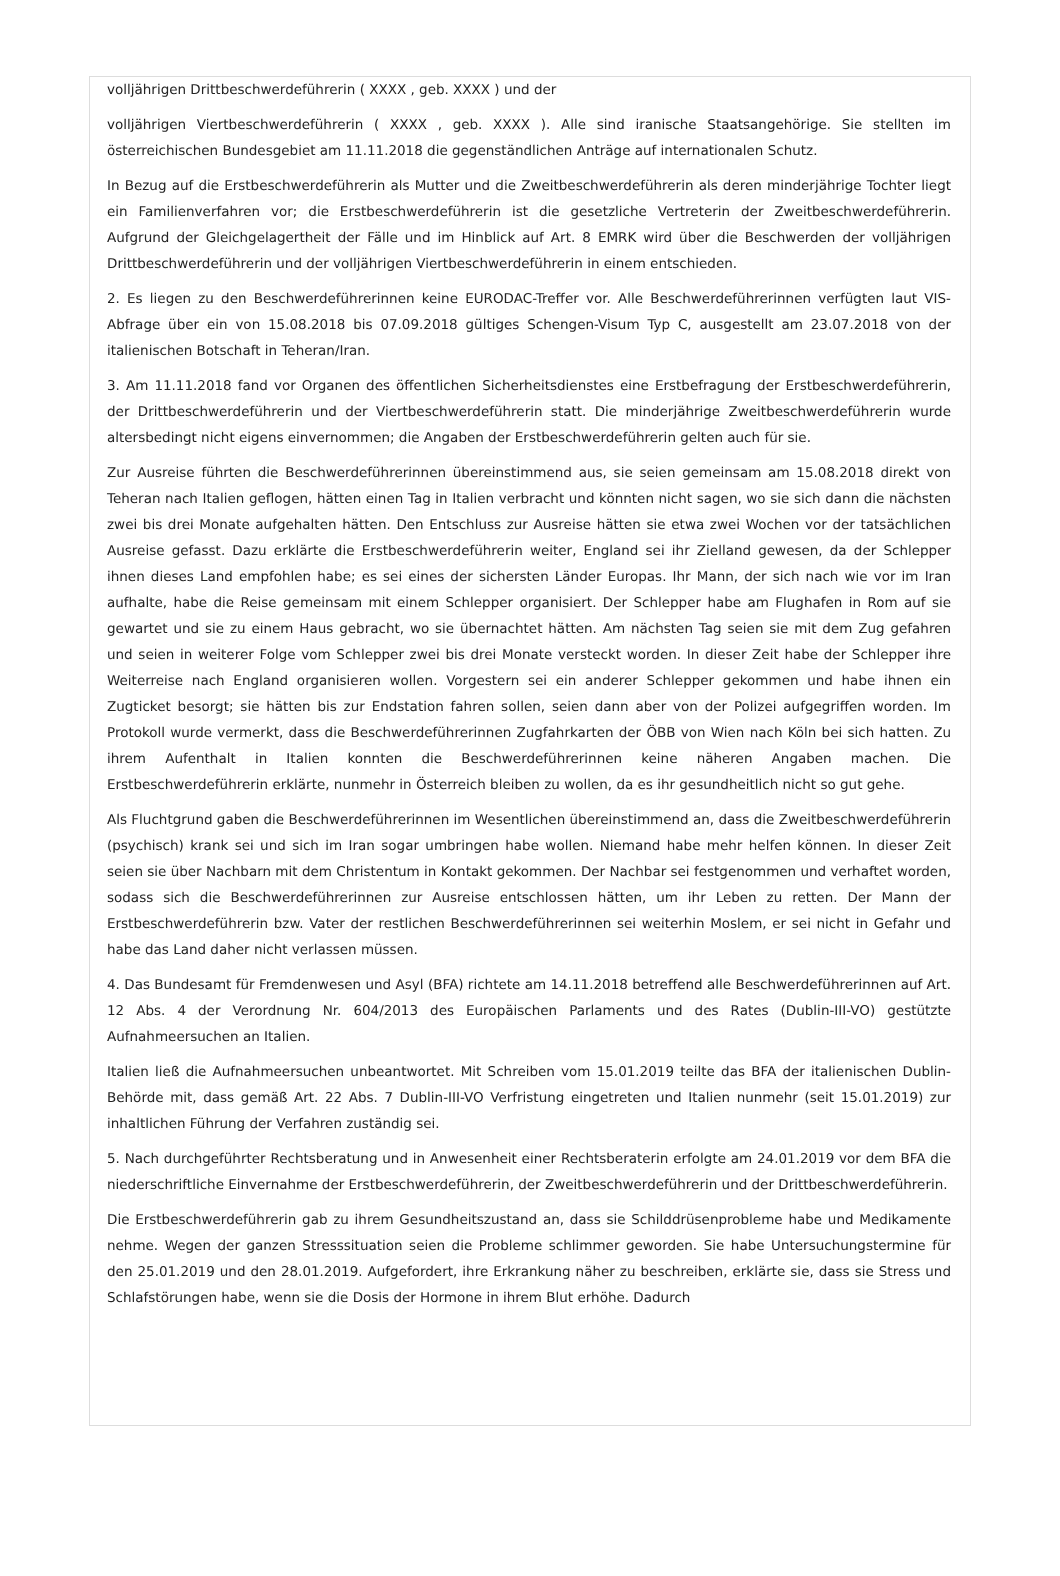volljährigen Drittbeschwerdeführerin ( XXXX , geb. XXXX ) und der
volljährigen Viertbeschwerdeführerin ( XXXX , geb. XXXX ). Alle sind iranische Staatsangehörige. Sie stellten im österreichischen Bundesgebiet am 11.11.2018 die gegenständlichen Anträge auf internationalen Schutz.
In Bezug auf die Erstbeschwerdeführerin als Mutter und die Zweitbeschwerdeführerin als deren minderjährige Tochter liegt ein Familienverfahren vor; die Erstbeschwerdeführerin ist die gesetzliche Vertreterin der Zweitbeschwerdeführerin. Aufgrund der Gleichgelagertheit der Fälle und im Hinblick auf Art. 8 EMRK wird über die Beschwerden der volljährigen Drittbeschwerdeführerin und der volljährigen Viertbeschwerdeführerin in einem entschieden.
2. Es liegen zu den Beschwerdeführerinnen keine EURODAC-Treffer vor. Alle Beschwerdeführerinnen verfügten laut VIS-Abfrage über ein von 15.08.2018 bis 07.09.2018 gültiges Schengen-Visum Typ C, ausgestellt am 23.07.2018 von der italienischen Botschaft in Teheran/Iran.
3. Am 11.11.2018 fand vor Organen des öffentlichen Sicherheitsdienstes eine Erstbefragung der Erstbeschwerdeführerin, der Drittbeschwerdeführerin und der Viertbeschwerdeführerin statt. Die minderjährige Zweitbeschwerdeführerin wurde altersbedingt nicht eigens einvernommen; die Angaben der Erstbeschwerdeführerin gelten auch für sie.
Zur Ausreise führten die Beschwerdeführerinnen übereinstimmend aus, sie seien gemeinsam am 15.08.2018 direkt von Teheran nach Italien geflogen, hätten einen Tag in Italien verbracht und könnten nicht sagen, wo sie sich dann die nächsten zwei bis drei Monate aufgehalten hätten. Den Entschluss zur Ausreise hätten sie etwa zwei Wochen vor der tatsächlichen Ausreise gefasst. Dazu erklärte die Erstbeschwerdeführerin weiter, England sei ihr Zielland gewesen, da der Schlepper ihnen dieses Land empfohlen habe; es sei eines der sichersten Länder Europas. Ihr Mann, der sich nach wie vor im Iran aufhalte, habe die Reise gemeinsam mit einem Schlepper organisiert. Der Schlepper habe am Flughafen in Rom auf sie gewartet und sie zu einem Haus gebracht, wo sie übernachtet hätten. Am nächsten Tag seien sie mit dem Zug gefahren und seien in weiterer Folge vom Schlepper zwei bis drei Monate versteckt worden. In dieser Zeit habe der Schlepper ihre Weiterreise nach England organisieren wollen. Vorgestern sei ein anderer Schlepper gekommen und habe ihnen ein Zugticket besorgt; sie hätten bis zur Endstation fahren sollen, seien dann aber von der Polizei aufgegriffen worden. Im Protokoll wurde vermerkt, dass die Beschwerdeführerinnen Zugfahrkarten der ÖBB von Wien nach Köln bei sich hatten. Zu ihrem Aufenthalt in Italien konnten die Beschwerdeführerinnen keine näheren Angaben machen. Die Erstbeschwerdeführerin erklärte, nunmehr in Österreich bleiben zu wollen, da es ihr gesundheitlich nicht so gut gehe.
Als Fluchtgrund gaben die Beschwerdeführerinnen im Wesentlichen übereinstimmend an, dass die Zweitbeschwerdeführerin (psychisch) krank sei und sich im Iran sogar umbringen habe wollen. Niemand habe mehr helfen können. In dieser Zeit seien sie über Nachbarn mit dem Christentum in Kontakt gekommen. Der Nachbar sei festgenommen und verhaftet worden, sodass sich die Beschwerdeführerinnen zur Ausreise entschlossen hätten, um ihr Leben zu retten. Der Mann der Erstbeschwerdeführerin bzw. Vater der restlichen Beschwerdeführerinnen sei weiterhin Moslem, er sei nicht in Gefahr und habe das Land daher nicht verlassen müssen.
4. Das Bundesamt für Fremdenwesen und Asyl (BFA) richtete am 14.11.2018 betreffend alle Beschwerdeführerinnen auf Art. 12 Abs. 4 der Verordnung Nr. 604/2013 des Europäischen Parlaments und des Rates (Dublin-III-VO) gestützte Aufnahmeersuchen an Italien.
Italien ließ die Aufnahmeersuchen unbeantwortet. Mit Schreiben vom 15.01.2019 teilte das BFA der italienischen Dublin-Behörde mit, dass gemäß Art. 22 Abs. 7 Dublin-III-VO Verfristung eingetreten und Italien nunmehr (seit 15.01.2019) zur inhaltlichen Führung der Verfahren zuständig sei.
5. Nach durchgeführter Rechtsberatung und in Anwesenheit einer Rechtsberaterin erfolgte am 24.01.2019 vor dem BFA die niederschriftliche Einvernahme der Erstbeschwerdeführerin, der Zweitbeschwerdeführerin und der Drittbeschwerdeführerin.
Die Erstbeschwerdeführerin gab zu ihrem Gesundheitszustand an, dass sie Schilddrüsenprobleme habe und Medikamente nehme. Wegen der ganzen Stresssituation seien die Probleme schlimmer geworden. Sie habe Untersuchungstermine für den 25.01.2019 und den 28.01.2019. Aufgefordert, ihre Erkrankung näher zu beschreiben, erklärte sie, dass sie Stress und Schlafstörungen habe, wenn sie die Dosis der Hormone in ihrem Blut erhöhe. Dadurch